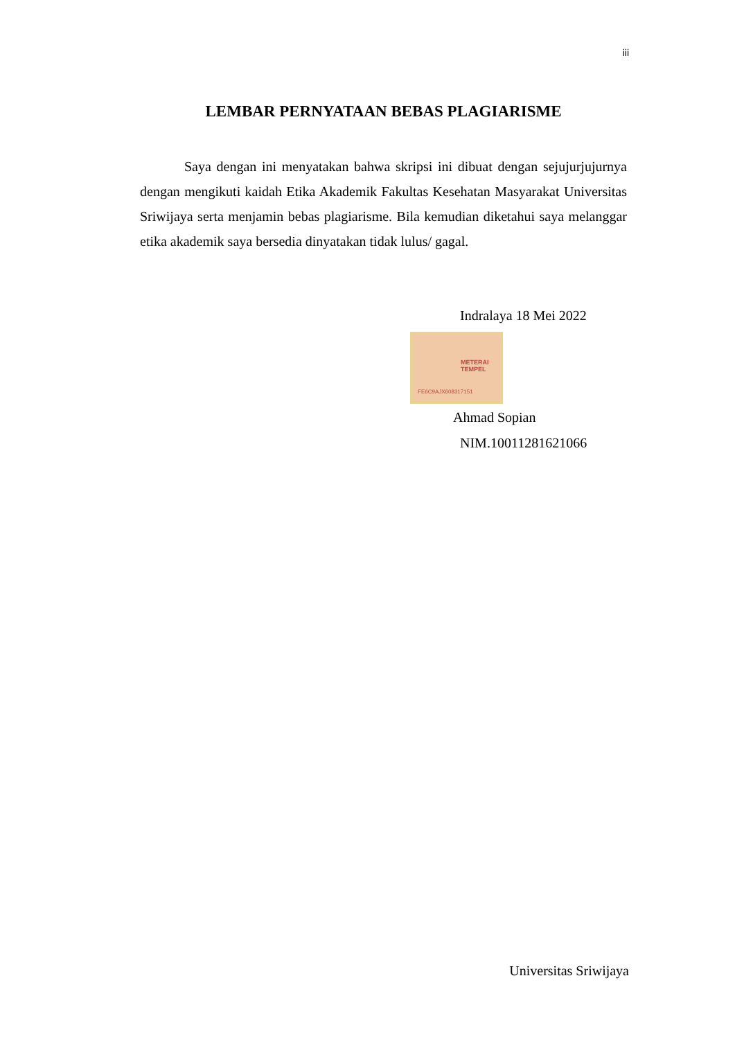iii
LEMBAR PERNYATAAN BEBAS PLAGIARISME
Saya dengan ini menyatakan bahwa skripsi ini dibuat dengan sejujurjujurnya dengan mengikuti kaidah Etika Akademik Fakultas Kesehatan Masyarakat Universitas Sriwijaya serta menjamin bebas plagiarisme. Bila kemudian diketahui saya melanggar etika akademik saya bersedia dinyatakan tidak lulus/ gagal.
Indralaya 18 Mei 2022
METERAI TEMPEL
FE6C9AJX608317151
Ahmad Sopian
NIM.10011281621066
Universitas Sriwijaya